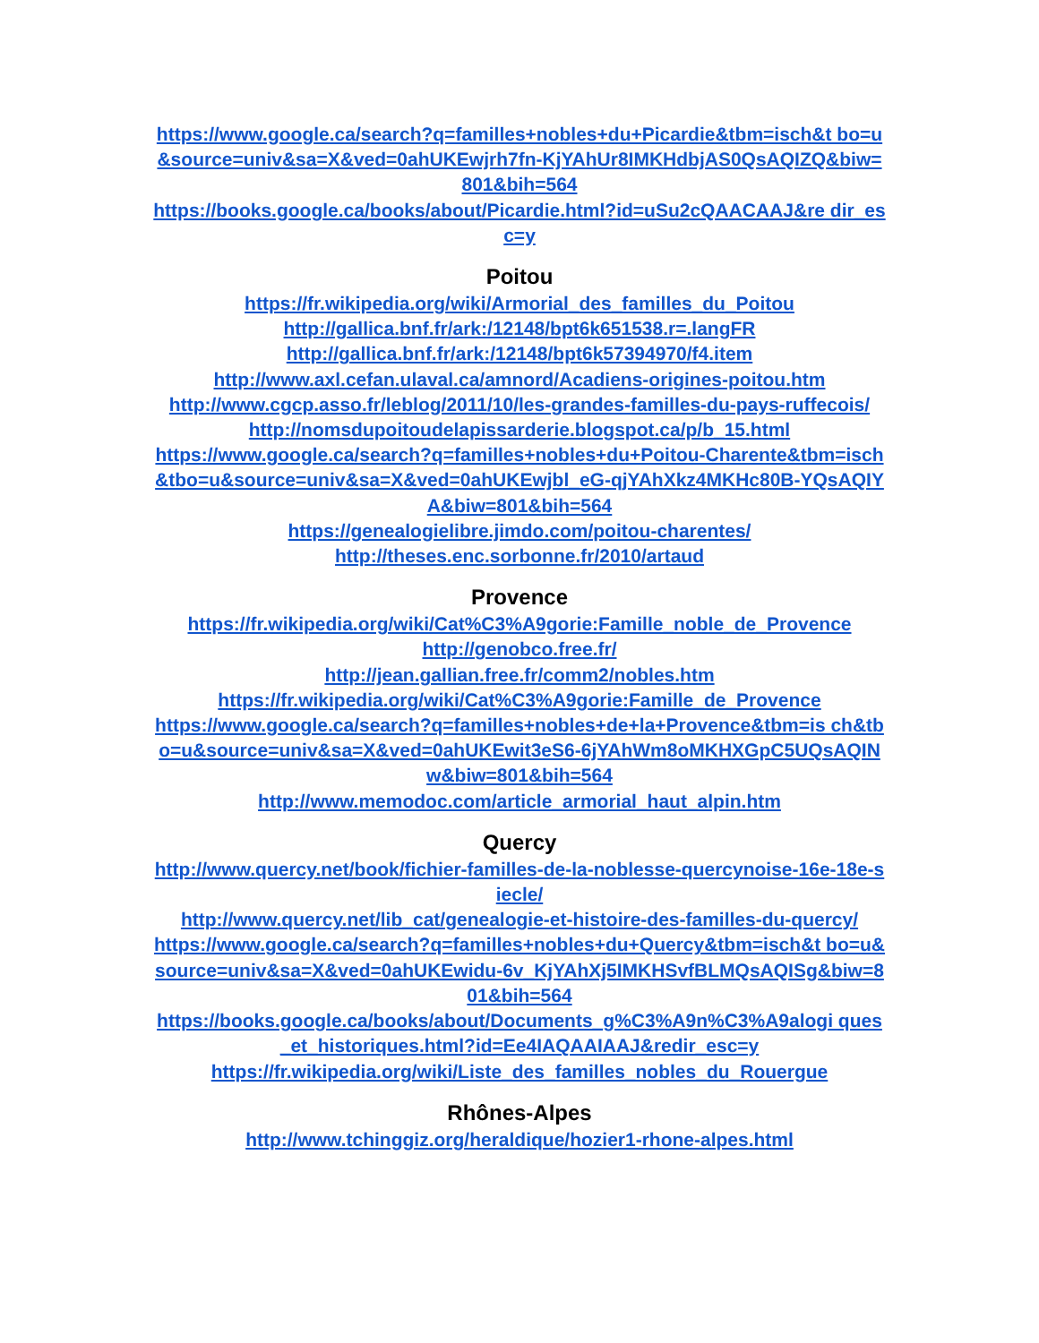https://www.google.ca/search?q=familles+nobles+du+Picardie&tbm=isch&t bo=u&source=univ&sa=X&ved=0ahUKEwjrh7fn-KjYAhUr8IMKHdbjAS0QsAQIZQ&biw=801&bih=564
https://books.google.ca/books/about/Picardie.html?id=uSu2cQAACAAJ&re dir_esc=y
Poitou
https://fr.wikipedia.org/wiki/Armorial_des_familles_du_Poitou
http://gallica.bnf.fr/ark:/12148/bpt6k651538.r=.langFR
http://gallica.bnf.fr/ark:/12148/bpt6k57394970/f4.item
http://www.axl.cefan.ulaval.ca/amnord/Acadiens-origines-poitou.htm
http://www.cgcp.asso.fr/leblog/2011/10/les-grandes-familles-du-pays-ruffecois/
http://nomsdupoitoudelapissarderie.blogspot.ca/p/b_15.html
https://www.google.ca/search?q=familles+nobles+du+Poitou-Charente&tbm=isch&tbo=u&source=univ&sa=X&ved=0ahUKEwjbl_eG-qjYAhXkz4MKHc80B-YQsAQIYA&biw=801&bih=564
https://genealogielibre.jimdo.com/poitou-charentes/
http://theses.enc.sorbonne.fr/2010/artaud
Provence
https://fr.wikipedia.org/wiki/Cat%C3%A9gorie:Famille_noble_de_Provence
http://genobco.free.fr/
http://jean.gallian.free.fr/comm2/nobles.htm
https://fr.wikipedia.org/wiki/Cat%C3%A9gorie:Famille_de_Provence
https://www.google.ca/search?q=familles+nobles+de+la+Provence&tbm=is ch&tbo=u&source=univ&sa=X&ved=0ahUKEwit3eS6-6jYAhWm8oMKHXGpC5UQsAQINw&biw=801&bih=564
http://www.memodoc.com/article_armorial_haut_alpin.htm
Quercy
http://www.quercy.net/book/fichier-familles-de-la-noblesse-quercynoise-16e-18e-siecle/
http://www.quercy.net/lib_cat/genealogie-et-histoire-des-familles-du-quercy/
https://www.google.ca/search?q=familles+nobles+du+Quercy&tbm=isch&t bo=u&source=univ&sa=X&ved=0ahUKEwidu-6v_KjYAhXj5IMKHSvfBLMQsAQISg&biw=801&bih=564
https://books.google.ca/books/about/Documents_g%C3%A9n%C3%A9alogi ques_et_historiques.html?id=Ee4IAQAAIAAJ&redir_esc=y
https://fr.wikipedia.org/wiki/Liste_des_familles_nobles_du_Rouergue
Rhônes-Alpes
http://www.tchinggiz.org/heraldique/hozier1-rhone-alpes.html